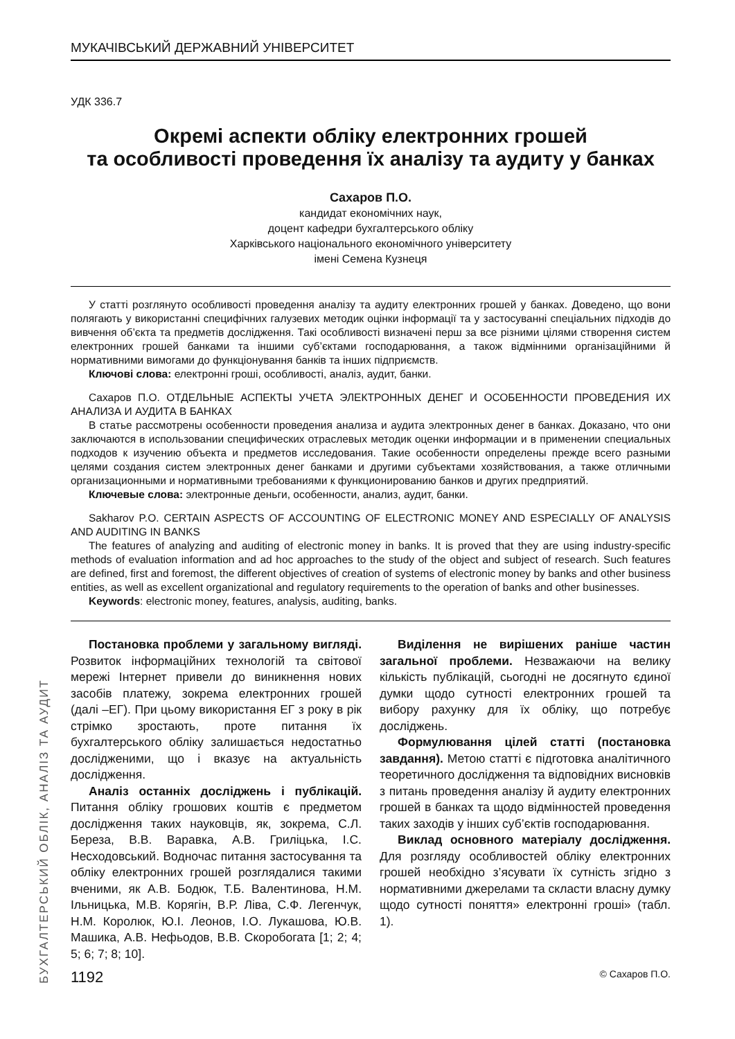БУХГАЛТЕРСЬКИЙ ОБЛІК, АНАЛІЗ ТА АУДИТ
МУКАЧІВСЬКИЙ ДЕРЖАВНИЙ УНІВЕРСИТЕТ
УДК 336.7
Окремі аспекти обліку електронних грошей
та особливості проведення їх аналізу та аудиту у банках
Сахаров П.О.
кандидат економічних наук,
доцент кафедри бухгалтерського обліку
Харківського національного економічного університету
імені Семена Кузнеця
У статті розглянуто особливості проведення аналізу та аудиту електронних грошей у банках. Доведено, що вони полягають у використанні специфічних галузевих методик оцінки інформації та у застосуванні спеціальних підходів до вивчення об’єкта та предметів дослідження. Такі особливості визначені перш за все різними цілями створення систем електронних грошей банками та іншими суб’єктами господарювання, а також відмінними організаційними й нормативними вимогами до функціонування банків та інших підприємств.
Ключові слова: електронні гроші, особливості, аналіз, аудит, банки.
Сахаров П.О. ОТДЕЛЬНЫЕ АСПЕКТЫ УЧЕТА ЭЛЕКТРОННЫХ ДЕНЕГ И ОСОБЕННОСТИ ПРОВЕДЕНИЯ ИХ АНАЛИЗА И АУДИТА В БАНКАХ
В статье рассмотрены особенности проведения анализа и аудита электронных денег в банках. Доказано, что они заключаются в использовании специфических отраслевых методик оценки информации и в применении специальных подходов к изучению объекта и предметов исследования. Такие особенности определены прежде всего разными целями создания систем электронных денег банками и другими субъектами хозяйствования, а также отличными организационными и нормативными требованиями к функционированию банков и других предприятий.
Ключевые слова: электронные деньги, особенности, анализ, аудит, банки.
Sakharov P.O. CERTAIN ASPECTS OF ACCOUNTING OF ELECTRONIC MONEY AND ESPECIALLY OF ANALYSIS AND AUDITING IN BANKS
The features of analyzing and auditing of electronic money in banks. It is proved that they are using industry-specific methods of evaluation information and ad hoc approaches to the study of the object and subject of research. Such features are defined, first and foremost, the different objectives of creation of systems of electronic money by banks and other business entities, as well as excellent organizational and regulatory requirements to the operation of banks and other businesses.
Keywords: electronic money, features, analysis, auditing, banks.
Постановка проблеми у загальному вигляді. Розвиток інформаційних технологій та світової мережі Інтернет привели до виникнення нових засобів платежу, зокрема електронних грошей (далі –ЕГ). При цьому використання ЕГ з року в рік стрімко зростають, проте питання їх бухгалтерського обліку залишається недостатньо дослідженими, що і вказує на актуальність дослідження.
Аналіз останніх досліджень і публікацій. Питання обліку грошових коштів є предметом дослідження таких науковців, як, зокрема, С.Л. Береза, В.В. Варавка, А.В. Гриліцька, І.С. Несходовський. Водночас питання застосування та обліку електронних грошей розглядалися такими вченими, як А.В. Бодюк, Т.Б. Валентинова, Н.М. Ільницька, М.В. Корягін, В.Р. Ліва, С.Ф. Легенчук, Н.М. Королюк, Ю.І. Леонов, І.О. Лукашова, Ю.В. Машика, А.В. Нефьодов, В.В. Скоробогата [1; 2; 4; 5; 6; 7; 8; 10].
Виділення не вирішених раніше частин загальної проблеми. Незважаючи на велику кількість публікацій, сьогодні не досягнуто єдиної думки щодо сутності електронних грошей та вибору рахунку для їх обліку, що потребує досліджень.
Формулювання цілей статті (постановка завдання). Метою статті є підготовка аналітичного теоретичного дослідження та відповідних висновків з питань проведення аналізу й аудиту електронних грошей в банках та щодо відмінностей проведення таких заходів у інших суб’єктів господарювання.
Виклад основного матеріалу дослідження. Для розгляду особливостей обліку електронних грошей необхідно з’ясувати їх сутність згідно з нормативними джерелами та скласти власну думку щодо сутності поняття» електронні гроші» (табл. 1).
1192 © Сахаров П.О.